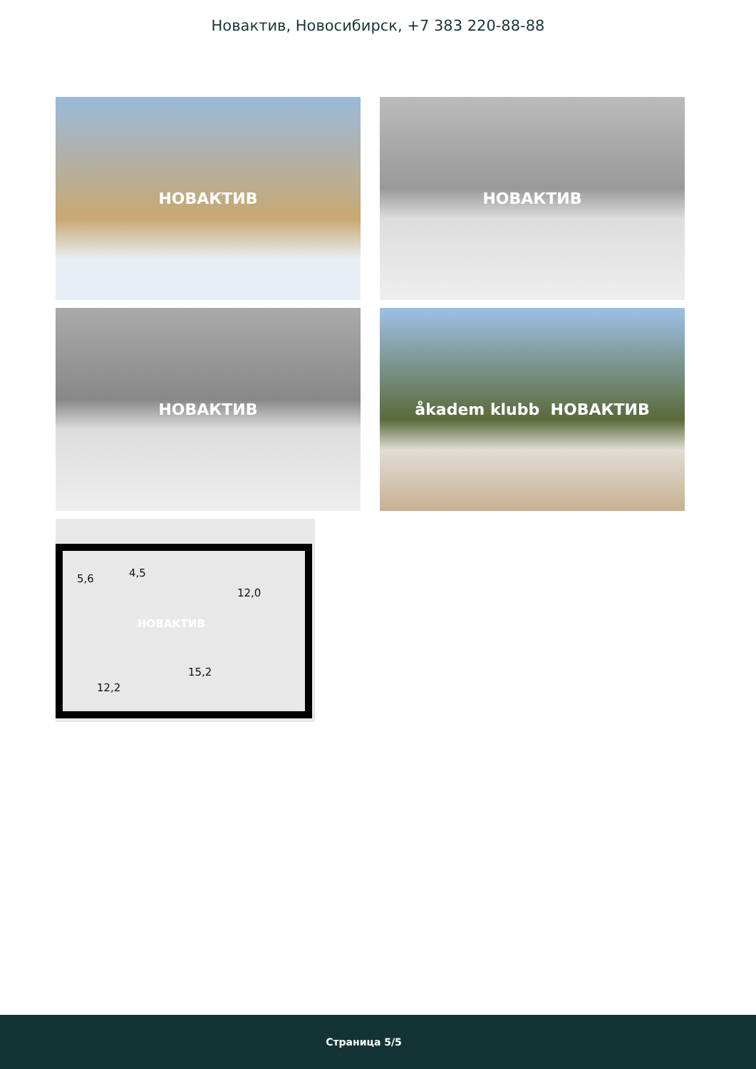Новактив, Новосибирск, +7 383 220-88-88
НОВАКТИВ
НОВАКТИВ
НОВАКТИВ
åkadem klubb НОВАКТИВ
5,6 4,5
12,0
НОВАКТИВ
15,2
12,2
Страница 5/5